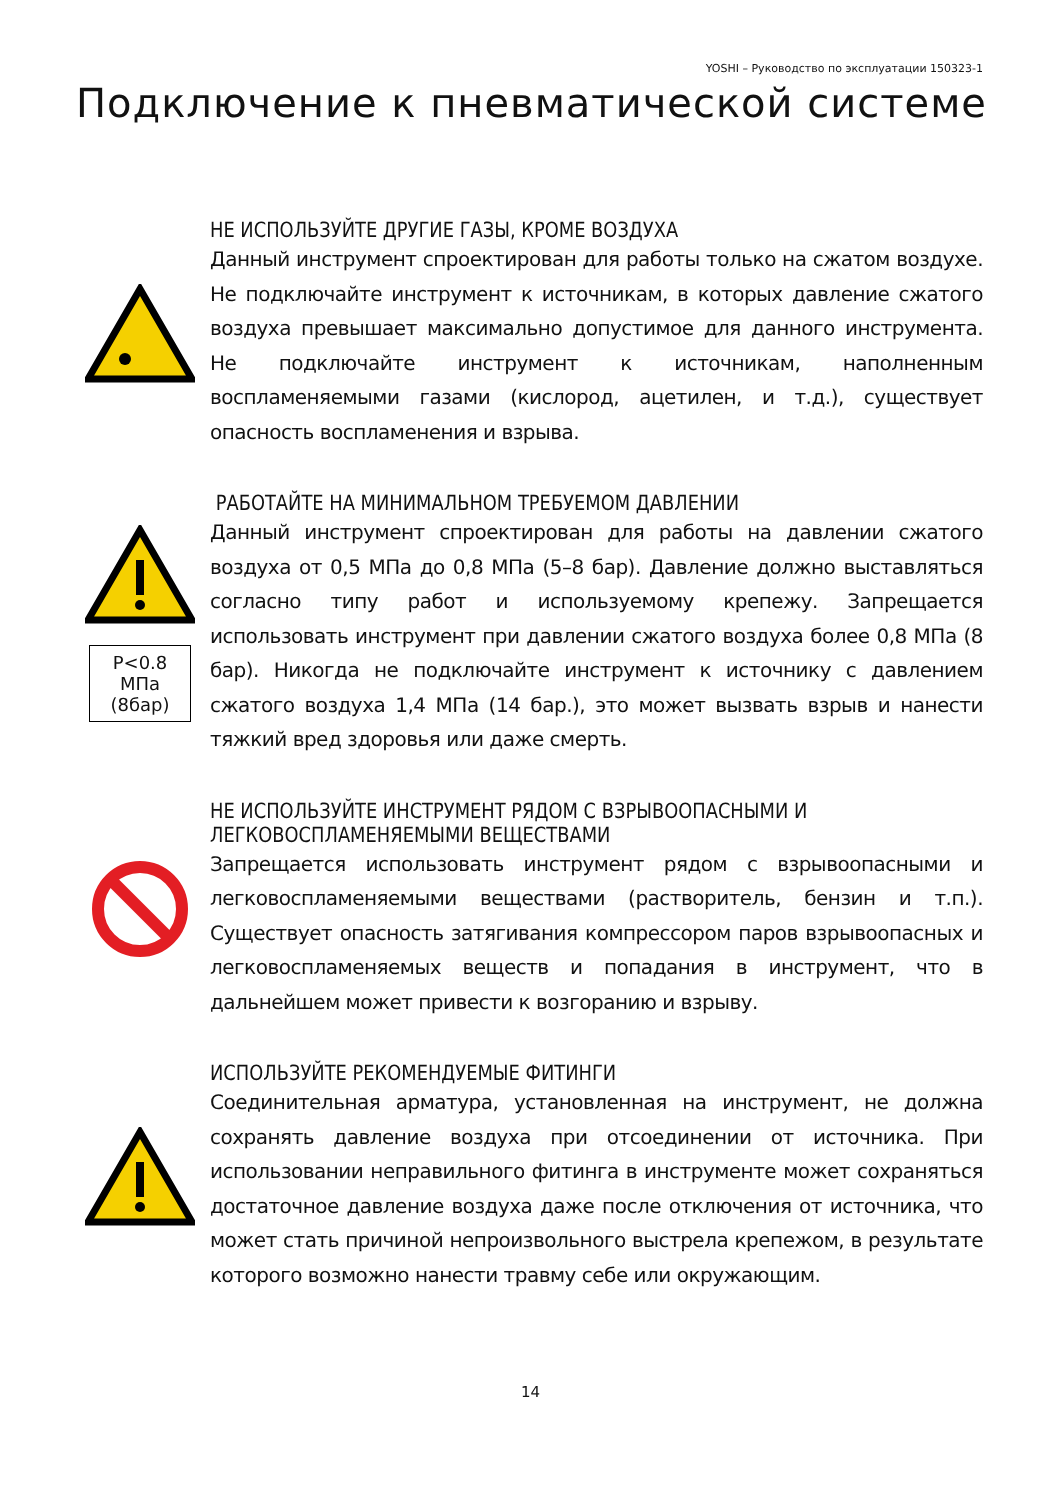YOSHI – Руководство по эксплуатации 150323-1
Подключение к пневматической системе
НЕ ИСПОЛЬЗУЙТЕ ДРУГИЕ ГАЗЫ, КРОМЕ ВОЗДУХА
Данный инструмент спроектирован для работы только на сжатом воздухе. Не подключайте инструмент к источникам, в которых давление сжатого воздуха превышает максимально допустимое для данного инструмента. Не подключайте инструмент к источникам, наполненным воспламеняемыми газами (кислород, ацетилен, и т.д.), существует опасность воспламенения и взрыва.
P<0.8 МПа
(8бар)
РАБОТАЙТЕ НА МИНИМАЛЬНОМ ТРЕБУЕМОМ ДАВЛЕНИИ
Данный инструмент спроектирован для работы на давлении сжатого воздуха от 0,5 МПа до 0,8 МПа (5–8 бар). Давление должно выставляться согласно типу работ и используемому крепежу. Запрещается использовать инструмент при давлении сжатого воздуха более 0,8 МПа (8 бар). Никогда не подключайте инструмент к источнику с давлением сжатого воздуха 1,4 МПа (14 бар.), это может вызвать взрыв и нанести тяжкий вред здоровья или даже смерть.
НЕ ИСПОЛЬЗУЙТЕ ИНСТРУМЕНТ РЯДОМ С ВЗРЫВООПАСНЫМИ И ЛЕГКОВОСПЛАМЕНЯЕМЫМИ ВЕЩЕСТВАМИ
Запрещается использовать инструмент рядом с взрывоопасными и легковоспламеняемыми веществами (растворитель, бензин и т.п.). Существует опасность затягивания компрессором паров взрывоопасных и легковоспламеняемых веществ и попадания в инструмент, что в дальнейшем может привести к возгоранию и взрыву.
ИСПОЛЬЗУЙТЕ РЕКОМЕНДУЕМЫЕ ФИТИНГИ
Соединительная арматура, установленная на инструмент, не должна сохранять давление воздуха при отсоединении от источника. При использовании неправильного фитинга в инструменте может сохраняться достаточное давление воздуха даже после отключения от источника, что может стать причиной непроизвольного выстрела крепежом, в результате которого возможно нанести травму себе или окружающим.
14